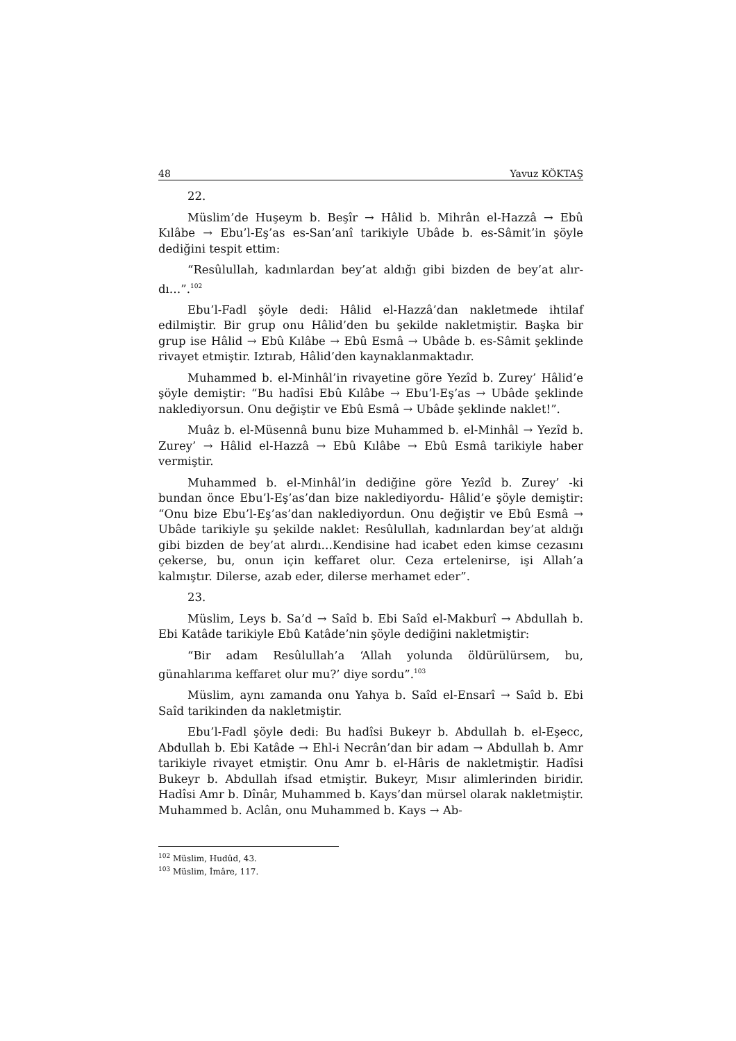48 Yavuz KÖKTAŞ
22.
Müslim’de Huşeym b. Beşîr → Hâlid b. Mihrân el-Hazzâ → Ebû Kılâbe → Ebu’l-Eş’as es-San’anî tarikiyle Ubâde b. es-Sâmit’in şöyle dediğini tespit ettim:
“Resûlullah, kadınlardan bey’at aldığı gibi bizden de bey’at alır­dı…”.<sup>102</sup>
Ebu’l-Fadl şöyle dedi: Hâlid el-Hazzâ’dan nakletmede ihtilaf edilmiştir. Bir grup onu Hâlid’den bu şekilde nakletmiştir. Başka bir grup ise Hâlid → Ebû Kılâbe → Ebû Esmâ → Ubâde b. es-Sâmit şek­linde rivayet etmiştir. Iztırab, Hâlid’den kaynaklanmaktadır.
Muhammed b. el-Minhâl’in rivayetine göre Yezîd b. Zurey’ Hâlid’e şöyle demiştir: “Bu hadîsi Ebû Kılâbe → Ebu’l-Eş’as → Ubâde şeklinde naklediyorsun. Onu değiştir ve Ebû Esmâ → Ubâde şeklinde naklet!”.
Muâz b. el-Müsennâ bunu bize Muhammed b. el-Minhâl → Yezîd b. Zurey’ → Hâlid el-Hazzâ → Ebû Kılâbe → Ebû Esmâ tarikiyle haber vermiştir.
Muhammed b. el-Minhâl’in dediğine göre Yezîd b. Zurey’ -ki bundan önce Ebu’l-Eş’as’dan bize naklediyordu- Hâlid’e şöyle demiş­tir: “Onu bize Ebu’l-Eş’as’dan naklediyordun. Onu değiştir ve Ebû Esmâ → Ubâde tarikiyle şu şekilde naklet: Resûlullah, kadınlardan bey’at aldığı gibi bizden de bey’at alırdı…Kendisine had icabet eden kimse cezasını çekerse, bu, onun için keffaret olur. Ceza ertelenirse, işi Allah’a kalmıştır. Dilerse, azab eder, dilerse merhamet eder”.
23.
Müslim, Leys b. Sa’d → Saîd b. Ebi Saîd el-Makburî → Abdullah b. Ebi Katâde tarikiyle Ebû Katâde’nin şöyle dediğini nakletmiştir:
“Bir adam Resûlullah’a ‘Allah yolunda öldürülürsem, bu, günahlarıma keffaret olur mu?’ diye sordu”.<sup>103</sup>
Müslim, aynı zamanda onu Yahya b. Saîd el-Ensarî → Saîd b. Ebi Saîd tarikinden da nakletmiştir.
Ebu’l-Fadl şöyle dedi: Bu hadîsi Bukeyr b. Abdullah b. el-Eşecc, Abdullah b. Ebi Katâde → Ehl-i Necrân’dan bir adam → Abdullah b. Amr tarikiyle rivayet etmiştir. Onu Amr b. el-Hâris de nakletmiştir. Hadîsi Bukeyr b. Abdullah ifsad etmiştir. Bukeyr, Mısır alimlerinden biridir. Hadîsi Amr b. Dînâr, Muhammed b. Kays’dan mürsel olarak nakletmiştir. Muhammed b. Aclân, onu Muhammed b. Kays → Ab-
<sup>102</sup> Müslim, Hudûd, 43.
<sup>103</sup> Müslim, İmâre, 117.